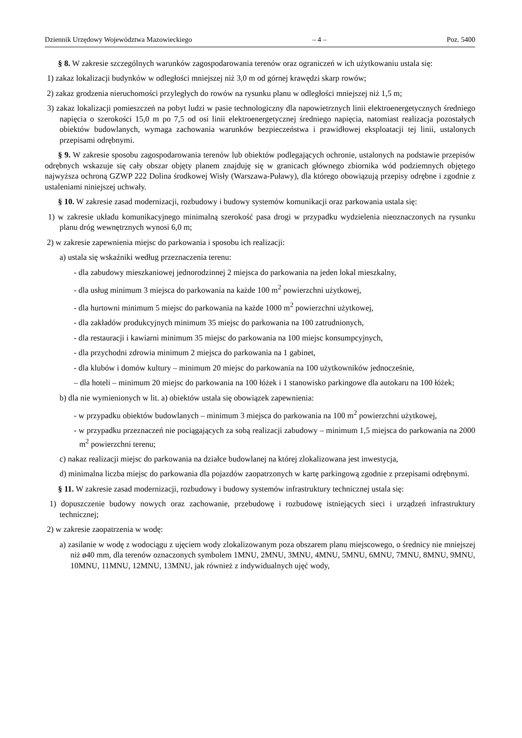Dziennik Urzędowy Województwa Mazowieckiego – 4 – Poz. 5400
§ 8. W zakresie szczególnych warunków zagospodarowania terenów oraz ograniczeń w ich użytkowaniu ustala się:
1) zakaz lokalizacji budynków w odległości mniejszej niż 3,0 m od górnej krawędzi skarp rowów;
2) zakaz grodzenia nieruchomości przyległych do rowów na rysunku planu w odległości mniejszej niż 1,5 m;
3) zakaz lokalizacji pomieszczeń na pobyt ludzi w pasie technologiczny dla napowietrznych linii elektroenergetycznych średniego napięcia o szerokości 15,0 m po 7,5 od osi linii elektroenergetycznej średniego napięcia, natomiast realizacja pozostałych obiektów budowlanych, wymaga zachowania warunków bezpieczeństwa i prawidłowej eksploatacji tej linii, ustalonych przepisami odrębnymi.
§ 9. W zakresie sposobu zagospodarowania terenów lub obiektów podlegających ochronie, ustalonych na podstawie przepisów odrębnych wskazuje się cały obszar objęty planem znajduję się w granicach głównego zbiornika wód podziemnych objętego najwyższa ochroną GZWP 222 Dolina środkowej Wisły (Warszawa-Puławy), dla którego obowiązują przepisy odrębne i zgodnie z ustaleniami niniejszej uchwały.
§ 10. W zakresie zasad modernizacji, rozbudowy i budowy systemów komunikacji oraz parkowania ustala się:
1) w zakresie układu komunikacyjnego minimalną szerokość pasa drogi w przypadku wydzielenia nieoznaczonych na rysunku planu dróg wewnętrznych wynosi 6,0 m;
2) w zakresie zapewnienia miejsc do parkowania i sposobu ich realizacji:
a) ustala się wskaźniki według przeznaczenia terenu:
- dla zabudowy mieszkaniowej jednorodzinnej 2 miejsca do parkowania na jeden lokal mieszkalny,
- dla usług minimum 3 miejsca do parkowania na każde 100 m<sup>2</sup> powierzchni użytkowej,
- dla hurtowni minimum 5 miejsc do parkowania na każde 1000 m<sup>2</sup> powierzchni użytkowej,
- dla zakładów produkcyjnych minimum 35 miejsc do parkowania na 100 zatrudnionych,
- dla restauracji i kawiarni minimum 35 miejsc do parkowania na 100 miejsc konsumpcyjnych,
- dla przychodni zdrowia minimum 2 miejsca do parkowania na 1 gabinet,
- dla klubów i domów kultury – minimum 20 miejsc do parkowania na 100 użytkowników jednocześnie,
– dla hoteli – minimum 20 miejsc do parkowania na 100 łóżek i 1 stanowisko parkingowe dla autokaru na 100 łóżek;
b) dla nie wymienionych w lit. a) obiektów ustala się obowiązek zapewnienia:
- w przypadku obiektów budowlanych – minimum 3 miejsca do parkowania na 100 m<sup>2</sup> powierzchni użytkowej,
- w przypadku przeznaczeń nie pociągających za sobą realizacji zabudowy – minimum 1,5 miejsca do parkowania na 2000 m<sup>2</sup> powierzchni terenu;
c) nakaz realizacji miejsc do parkowania na działce budowlanej na której zlokalizowana jest inwestycja,
d) minimalna liczba miejsc do parkowania dla pojazdów zaopatrzonych w kartę parkingową zgodnie z przepisami odrębnymi.
§ 11. W zakresie zasad modernizacji, rozbudowy i budowy systemów infrastruktury technicznej ustala się:
1) dopuszczenie budowy nowych oraz zachowanie, przebudowę i rozbudowę istniejących sieci i urządzeń infrastruktury technicznej;
2) w zakresie zaopatrzenia w wodę:
a) zasilanie w wodę z wodociągu z ujęciem wody zlokalizowanym poza obszarem planu miejscowego, o średnicy nie mniejszej niż ø40 mm, dla terenów oznaczonych symbolem 1MNU, 2MNU, 3MNU, 4MNU, 5MNU, 6MNU, 7MNU, 8MNU, 9MNU, 10MNU, 11MNU, 12MNU, 13MNU, jak również z indywidualnych ujęć wody,